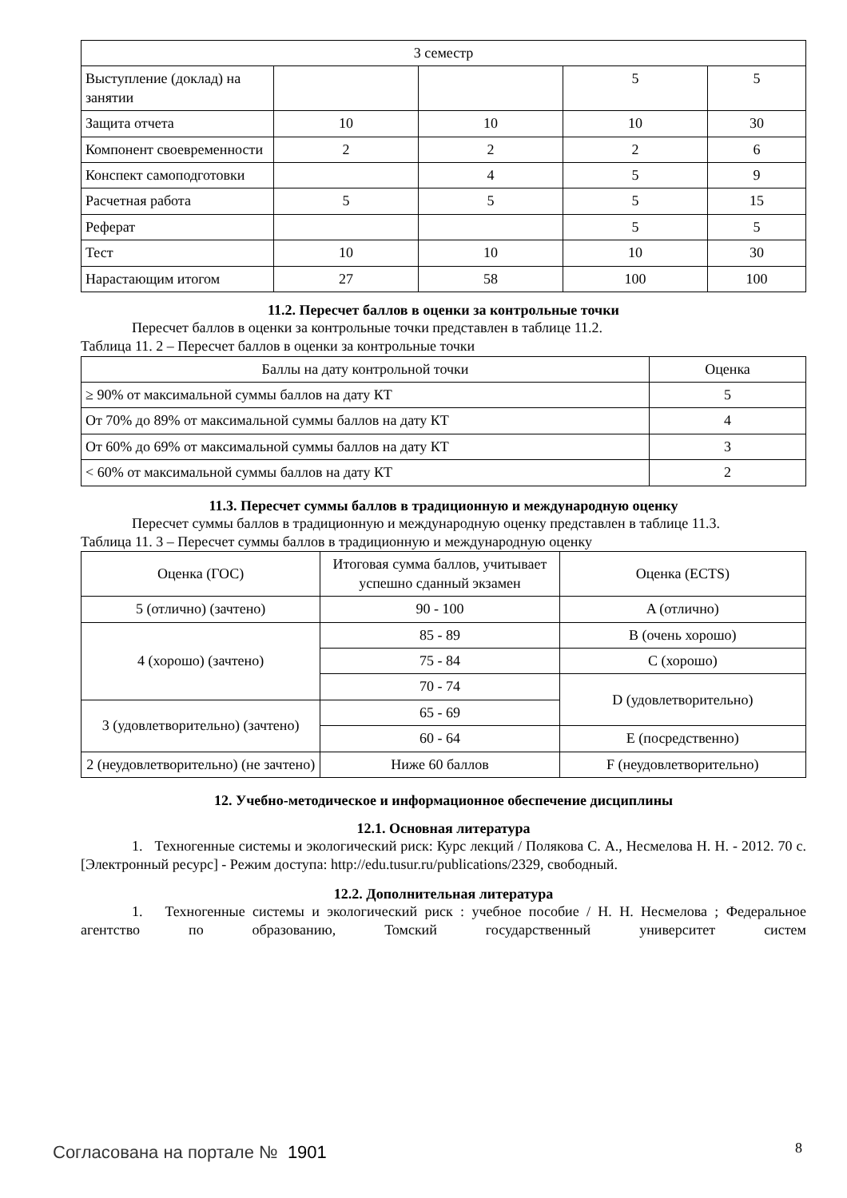| 3 семестр | | | | |
| Выступление (доклад) на занятии | | | 5 | 5 |
| Защита отчета | 10 | 10 | 10 | 30 |
| Компонент своевременности | 2 | 2 | 2 | 6 |
| Конспект самоподготовки | | 4 | 5 | 9 |
| Расчетная работа | 5 | 5 | 5 | 15 |
| Реферат | | | 5 | 5 |
| Тест | 10 | 10 | 10 | 30 |
| Нарастающим итогом | 27 | 58 | 100 | 100 |
11.2. Пересчет баллов в оценки за контрольные точки
Пересчет баллов в оценки за контрольные точки представлен в таблице 11.2.
Таблица 11. 2 – Пересчет баллов в оценки за контрольные точки
| Баллы на дату контрольной точки | Оценка |
| ≥ 90% от максимальной суммы баллов на дату КТ | 5 |
| От 70% до 89% от максимальной суммы баллов на дату КТ | 4 |
| От 60% до 69% от максимальной суммы баллов на дату КТ | 3 |
| < 60% от максимальной суммы баллов на дату КТ | 2 |
11.3. Пересчет суммы баллов в традиционную и международную оценку
Пересчет суммы баллов в традиционную и международную оценку представлен в таблице 11.3.
Таблица 11. 3 – Пересчет суммы баллов в традиционную и международную оценку
| Оценка (ГОС) | Итоговая сумма баллов, учитывает успешно сданный экзамен | Оценка (ECTS) |
| 5 (отлично) (зачтено) | 90 - 100 | A (отлично) |
| 4 (хорошо) (зачтено) | 85 - 89 | B (очень хорошо) |
| | 75 - 84 | C (хорошо) |
| | 70 - 74 | D (удовлетворительно) |
| 3 (удовлетворительно) (зачтено) | 65 - 69 | |
| | 60 - 64 | E (посредственно) |
| 2 (неудовлетворительно) (не зачтено) | Ниже 60 баллов | F (неудовлетворительно) |
12. Учебно-методическое и информационное обеспечение дисциплины
12.1. Основная литература
1. Техногенные системы и экологический риск: Курс лекций / Полякова С. А., Несмелова Н. Н. - 2012. 70 с. [Электронный ресурс] - Режим доступа: http://edu.tusur.ru/publications/2329, свободный.
12.2. Дополнительная литература
1. Техногенные системы и экологический риск : учебное пособие / Н. Н. Несмелова ; Федеральное агентство по образованию, Томский государственный университет систем
Согласована на портале № 1901 8